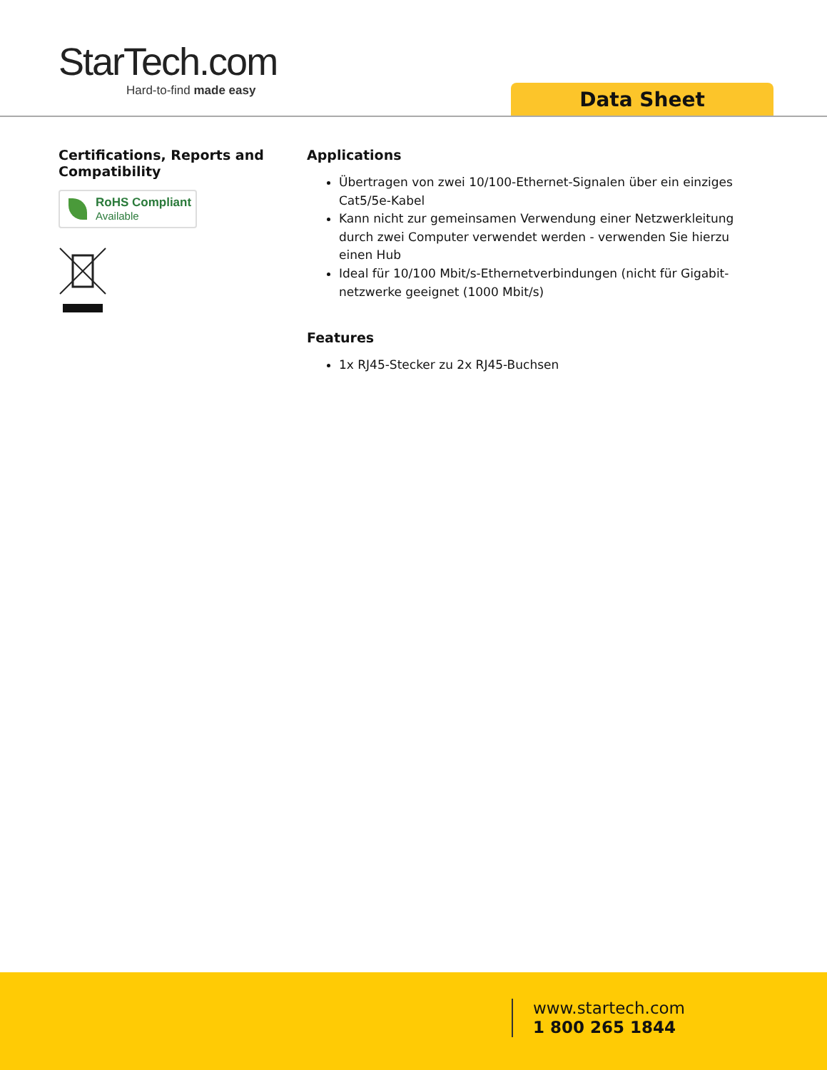StarTech.com
Hard-to-find made easy
Data Sheet
Certifications, Reports and Compatibility
RoHS Compliant
Available
Applications
Übertragen von zwei 10/100-Ethernet-Signalen über ein einziges Cat5/5e-Kabel
Kann nicht zur gemeinsamen Verwendung einer Netzwerkleitung durch zwei Computer verwendet werden - verwenden Sie hierzu einen Hub
Ideal für 10/100 Mbit/s-Ethernetverbindungen (nicht für Gigabit-netzwerke geeignet (1000 Mbit/s)
Features
1x RJ45-Stecker zu 2x RJ45-Buchsen
www.startech.com
1 800 265 1844